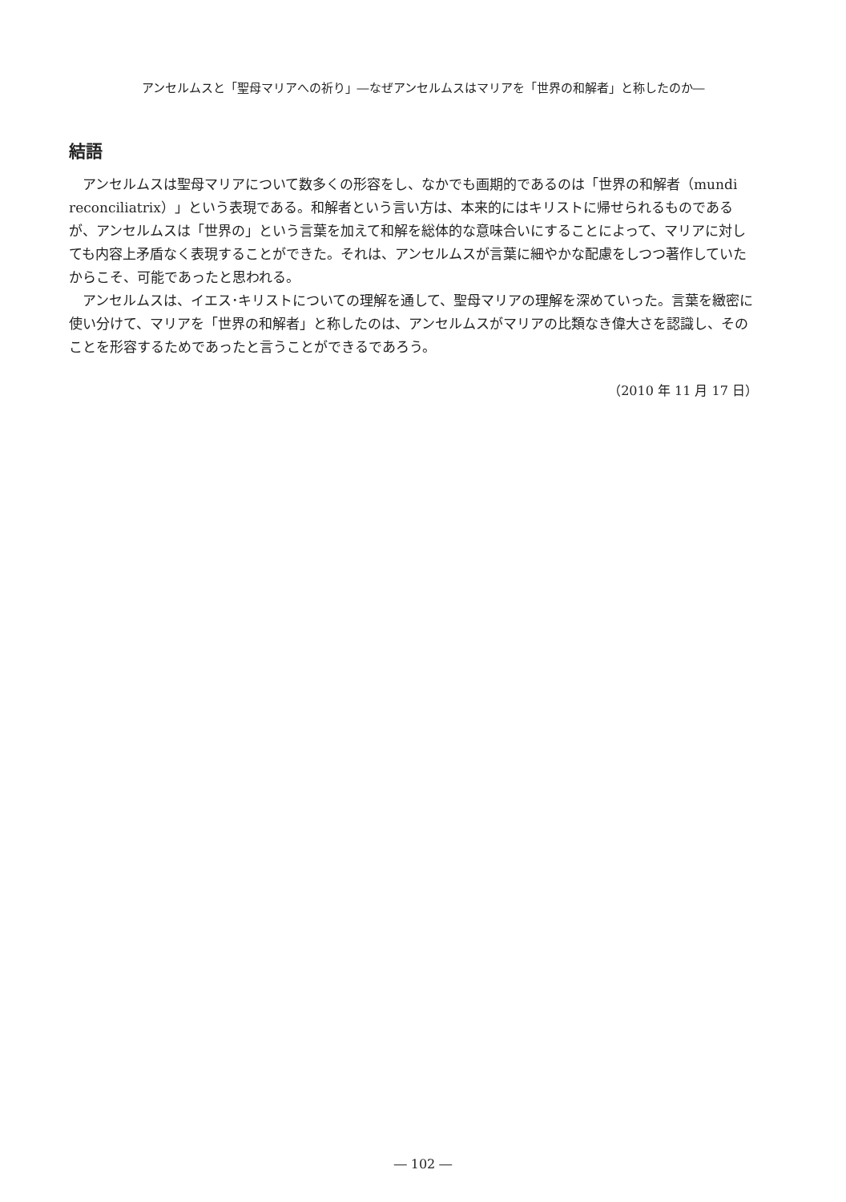アンセルムスと「聖母マリアへの祈り」―なぜアンセルムスはマリアを「世界の和解者」と称したのか―
結語
アンセルムスは聖母マリアについて数多くの形容をし、なかでも画期的であるのは「世界の和解者（mundi reconciliatrix）」という表現である。和解者という言い方は、本来的にはキリストに帰せられるものであるが、アンセルムスは「世界の」という言葉を加えて和解を総体的な意味合いにすることによって、マリアに対しても内容上矛盾なく表現することができた。それは、アンセルムスが言葉に細やかな配慮をしつつ著作していたからこそ、可能であったと思われる。
アンセルムスは、イエス･キリストについての理解を通して、聖母マリアの理解を深めていった。言葉を緻密に使い分けて、マリアを「世界の和解者」と称したのは、アンセルムスがマリアの比類なき偉大さを認識し、そのことを形容するためであったと言うことができるであろう。
（2010 年 11 月 17 日）
― 102 ―